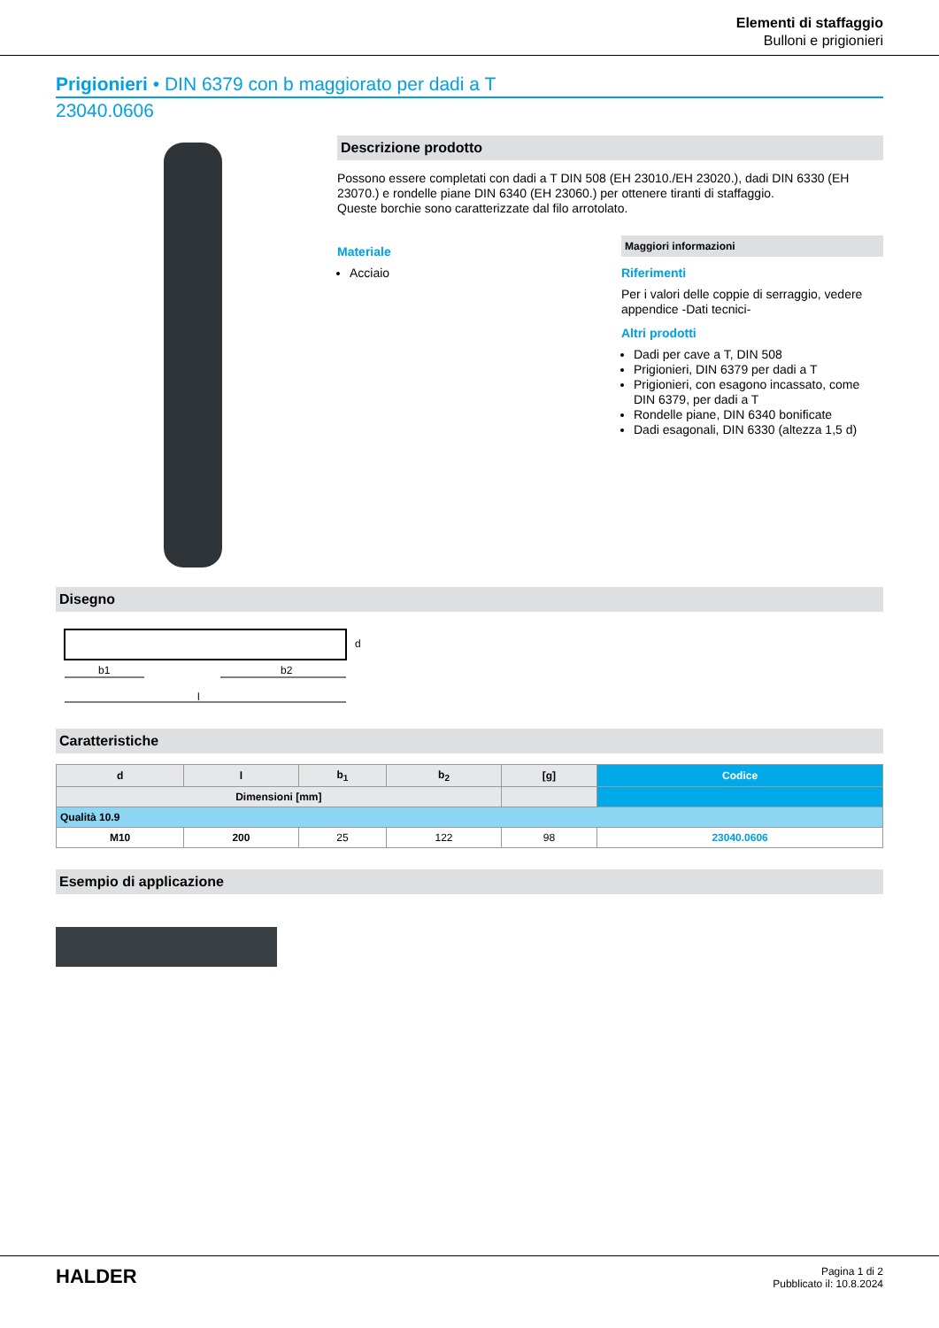Elementi di staffaggio
Bulloni e prigionieri
Prigionieri • DIN 6379 con b maggiorato per dadi a T
23040.0606
Descrizione prodotto
Possono essere completati con dadi a T DIN 508 (EH 23010./EH 23020.), dadi DIN 6330 (EH 23070.) e rondelle piane DIN 6340 (EH 23060.) per ottenere tiranti di staffaggio.
Queste borchie sono caratterizzate dal filo arrotolato.
Materiale
Acciaio
Maggiori informazioni
Riferimenti
Per i valori delle coppie di serraggio, vedere appendice -Dati tecnici-
Altri prodotti
Dadi per cave a T, DIN 508
Prigionieri, DIN 6379 per dadi a T
Prigionieri, con esagono incassato, come DIN 6379, per dadi a T
Rondelle piane, DIN 6340 bonificate
Dadi esagonali, DIN 6330 (altezza 1,5 d)
Disegno
b1
b2
l
d
Caratteristiche
| d | l | b<sub>1</sub> | b<sub>2</sub> | [g] | Codice |
| --- | --- | --- | --- | --- | --- |
| Dimensioni [mm] | | | | | |
| Qualità 10.9 | | | | | |
| M10 | 200 | 25 | 122 | 98 | 23040.0606 |
Esempio di applicazione
HALDER
Pagina 1 di 2
Pubblicato il: 10.8.2024